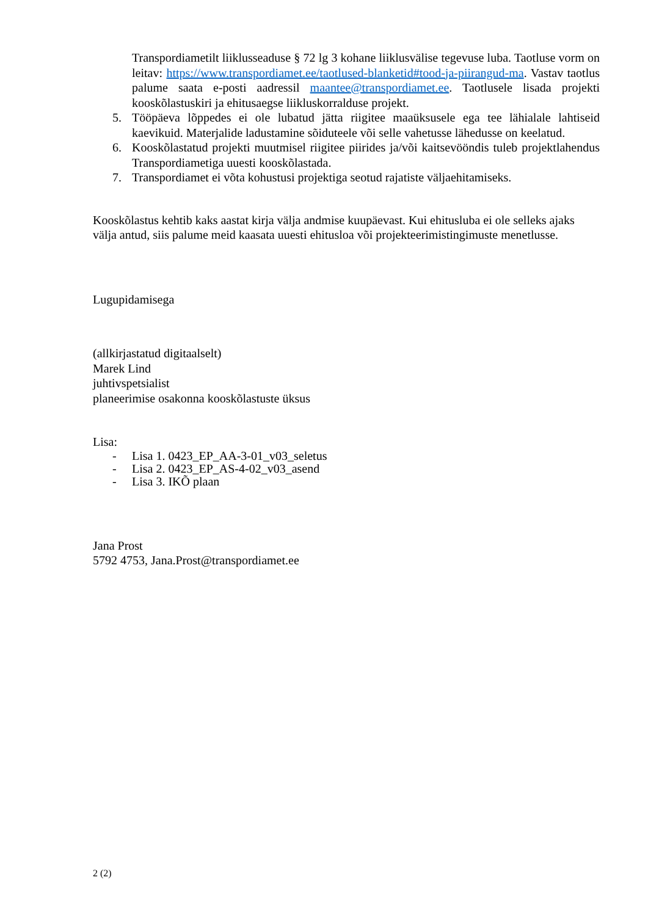Transpordiametilt liiklusseaduse § 72 lg 3 kohane liiklusvälise tegevuse luba. Taotluse vorm on leitav: https://www.transpordiamet.ee/taotlused-blanketid#tood-ja-piirangud-ma. Vastav taotlus palume saata e-posti aadressil maantee@transpordiamet.ee. Taotlusele lisada projekti kooskõlastuskiri ja ehitusaegse liikluskorralduse projekt.
5. Tööpäeva lõppedes ei ole lubatud jätta riigitee maaüksusele ega tee lähialale lahtiseid kaevikuid. Materjalide ladustamine sõiduteele või selle vahetusse lähedusse on keelatud.
6. Kooskõlastatud projekti muutmisel riigitee piirides ja/või kaitsevööndis tuleb projektlahendus Transpordiametiga uuesti kooskõlastada.
7. Transpordiamet ei võta kohustusi projektiga seotud rajatiste väljaehitamiseks.
Kooskõlastus kehtib kaks aastat kirja välja andmise kuupäevast. Kui ehitusluba ei ole selleks ajaks välja antud, siis palume meid kaasata uuesti ehitusloa või projekteerimistingimuste menetlusse.
Lugupidamisega
(allkirjastatud digitaalselt)
Marek Lind
juhtivspetsialist
planeerimise osakonna kooskõlastuste üksus
Lisa:
- Lisa 1. 0423_EP_AA-3-01_v03_seletus
- Lisa 2. 0423_EP_AS-4-02_v03_asend
- Lisa 3. IKÕ plaan
Jana Prost
5792 4753, Jana.Prost@transpordiamet.ee
2 (2)